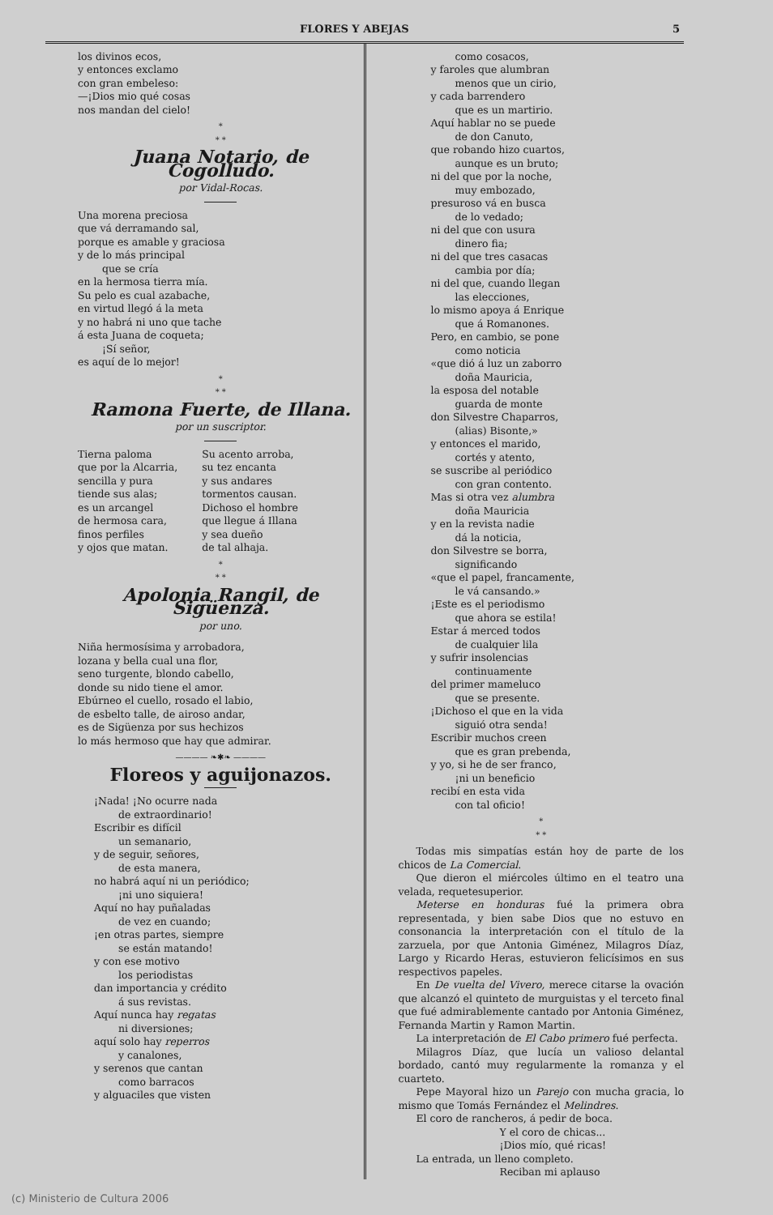FLORES Y ABEJAS 5
los divinos ecos,
y entonces exclamo
con gran embeleso:
—¡Dios mio qué cosas
nos mandan del cielo!
*
* *
Juana Notario, de Cogolludo.
por Vidal-Rocas.
Una morena preciosa
que vá derramando sal,
porque es amable y graciosa
y de lo más principal
que se cría
en la hermosa tierra mía.
Su pelo es cual azabache,
en virtud llegó á la meta
y no habrá ni uno que tache
á esta Juana de coqueta;
¡Sí señor,
es aquí de lo mejor!
*
* *
Ramona Fuerte, de Illana.
por un suscriptor.
Tierna paloma
que por la Alcarria,
sencilla y pura
tiende sus alas;
es un arcangel
de hermosa cara,
finos perfiles
y ojos que matan.
Su acento arroba,
su tez encanta
y sus andares
tormentos causan.
Dichoso el hombre
que llegue á Illana
y sea dueño
de tal alhaja.
*
* *
Apolonia Rangil, de Sigüenza.
por uno.
Niña hermosísima y arrobadora,
lozana y bella cual una flor,
seno turgente, blondo cabello,
donde su nido tiene el amor.
Ebúrneo el cuello, rosado el labio,
de esbelto talle, de airoso andar,
es de Sigüenza por sus hechizos
lo más hermoso que hay que admirar.
———— ❧✱❧ ————
Floreos y aguijonazos.
¡Nada! ¡No ocurre nada
de extraordinario!
Escribir es difícil
un semanario,
y de seguir, señores,
de esta manera,
no habrá aquí ni un periódico;
¡ni uno siquiera!
Aquí no hay puñaladas
de vez en cuando;
¡en otras partes, siempre
se están matando!
y con ese motivo
los periodistas
dan importancia y crédito
á sus revistas.
Aquí nunca hay regatas
ni diversiones;
aquí solo hay reperros
y canalones,
y serenos que cantan
como barracos
y alguaciles que visten
como cosacos,
y faroles que alumbran
menos que un cirio,
y cada barrendero
que es un martirio.
Aquí hablar no se puede
de don Canuto,
que robando hizo cuartos,
aunque es un bruto;
ni del que por la noche,
muy embozado,
presuroso vá en busca
de lo vedado;
ni del que con usura
dinero fia;
ni del que tres casacas
cambia por día;
ni del que, cuando llegan
las elecciones,
lo mismo apoya á Enrique
que á Romanones.
Pero, en cambio, se pone
como noticia
«que dió á luz un zaborro
doña Mauricia,
la esposa del notable
guarda de monte
don Silvestre Chaparros,
(alias) Bisonte,»
y entonces el marido,
cortés y atento,
se suscribe al periódico
con gran contento.
Mas si otra vez alumbra
doña Mauricia
y en la revista nadie
dá la noticia,
don Silvestre se borra,
significando
«que el papel, francamente,
le vá cansando.»
¡Este es el periodismo
que ahora se estila!
Estar á merced todos
de cualquier lila
y sufrir insolencias
continuamente
del primer mameluco
que se presente.
¡Dichoso el que en la vida
siguió otra senda!
Escribir muchos creen
que es gran prebenda,
y yo, si he de ser franco,
¡ni un beneficio
recibí en esta vida
con tal oficio!
*
* *
Todas mis simpatías están hoy de parte de los chicos de La Comercial.
Que dieron el miércoles último en el teatro una velada, requetesuperior.
Meterse en honduras fué la primera obra representada, y bien sabe Dios que no estuvo en consonancia la interpretación con el título de la zarzuela, por que Antonia Giménez, Milagros Díaz, Largo y Ricardo Heras, estuvieron felicísimos en sus respectivos papeles.
En De vuelta del Vivero, merece citarse la ovación que alcanzó el quinteto de murguistas y el terceto final que fué admirablemente cantado por Antonia Giménez, Fernanda Martin y Ramon Martin.
La interpretación de El Cabo primero fué perfecta.
Milagros Díaz, que lucía un valioso delantal bordado, cantó muy regularmente la romanza y el cuarteto.
Pepe Mayoral hizo un Parejo con mucha gracia, lo mismo que Tomás Fernández el Melindres.
El coro de rancheros, á pedir de boca.
Y el coro de chicas...
¡Dios mío, qué ricas!
La entrada, un lleno completo.
Reciban mi aplauso
(c) Ministerio de Cultura 2006